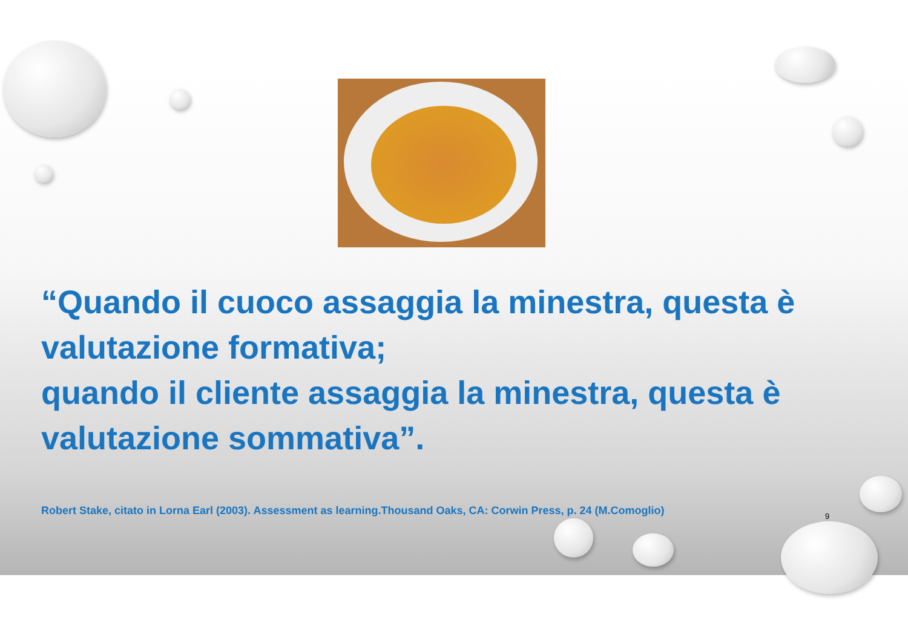“Quando il cuoco assaggia la minestra, questa è valutazione formativa;
quando il cliente assaggia la minestra, questa è valutazione sommativa”.
Robert Stake, citato in Lorna Earl (2003). Assessment as learning.Thousand Oaks, CA: Corwin Press, p. 24 (M.Comoglio)
9